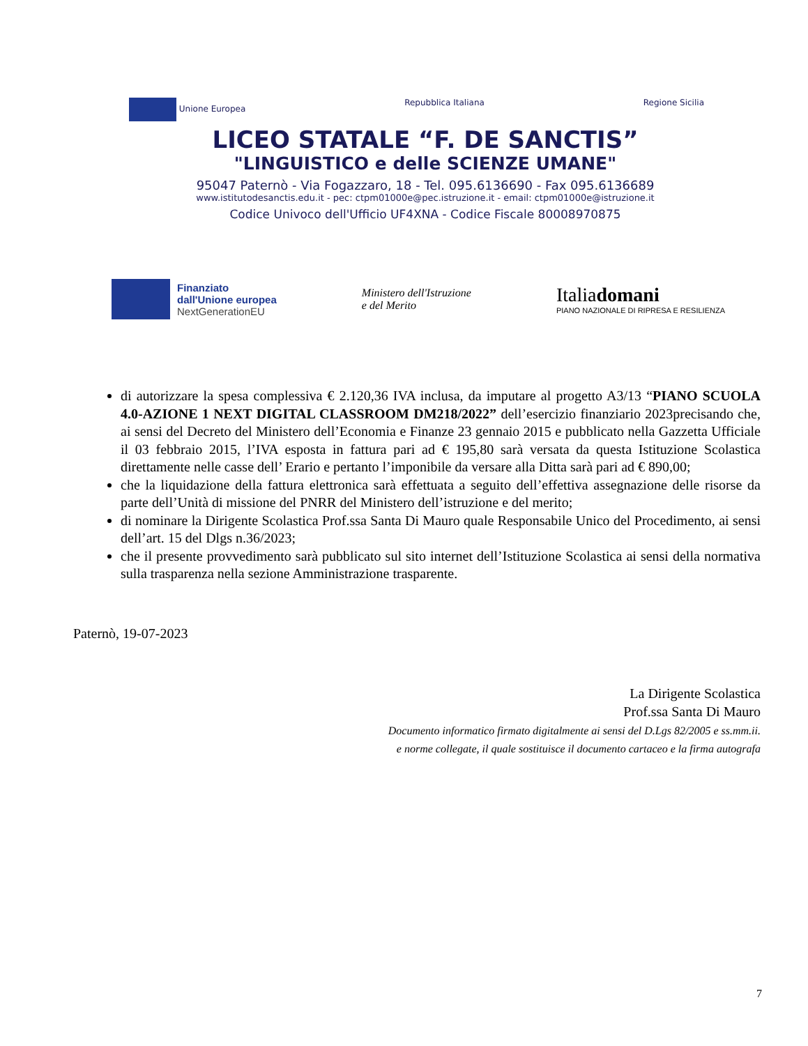Unione Europea Repubblica Italiana Regione Sicilia
LICEO STATALE “F. DE SANCTIS”
"LINGUISTICO e delle SCIENZE UMANE"
95047 Paternò - Via Fogazzaro, 18 - Tel. 095.6136690 - Fax 095.6136689
www.istitutodesanctis.edu.it - pec: ctpm01000e@pec.istruzione.it - email: ctpm01000e@istruzione.it
Codice Univoco dell'Ufficio UF4XNA - Codice Fiscale 80008970875
Finanziato
dall'Unione europea
NextGenerationEU
Ministero dell'Istruzione
e del Merito
Italiadomani
PIANO NAZIONALE DI RIPRESA E RESILIENZA
di autorizzare la spesa complessiva € 2.120,36 IVA inclusa, da imputare al progetto A3/13 “PIANO SCUOLA 4.0-AZIONE 1 NEXT DIGITAL CLASSROOM DM218/2022” dell’esercizio finanziario 2023precisando che, ai sensi del Decreto del Ministero dell’Economia e Finanze 23 gennaio 2015 e pubblicato nella Gazzetta Ufficiale il 03 febbraio 2015, l’IVA esposta in fattura pari ad € 195,80 sarà versata da questa Istituzione Scolastica direttamente nelle casse dell’ Erario e pertanto l’imponibile da versare alla Ditta sarà pari ad € 890,00;
che la liquidazione della fattura elettronica sarà effettuata a seguito dell’effettiva assegnazione delle risorse da parte dell’Unità di missione del PNRR del Ministero dell’istruzione e del merito;
di nominare la Dirigente Scolastica Prof.ssa Santa Di Mauro quale Responsabile Unico del Procedimento, ai sensi dell’art. 15 del Dlgs n.36/2023;
che il presente provvedimento sarà pubblicato sul sito internet dell’Istituzione Scolastica ai sensi della normativa sulla trasparenza nella sezione Amministrazione trasparente.
Paternò, 19-07-2023
La Dirigente Scolastica
Prof.ssa Santa Di Mauro
Documento informatico firmato digitalmente ai sensi del D.Lgs 82/2005 e ss.mm.ii.
e norme collegate, il quale sostituisce il documento cartaceo e la firma autografa
7